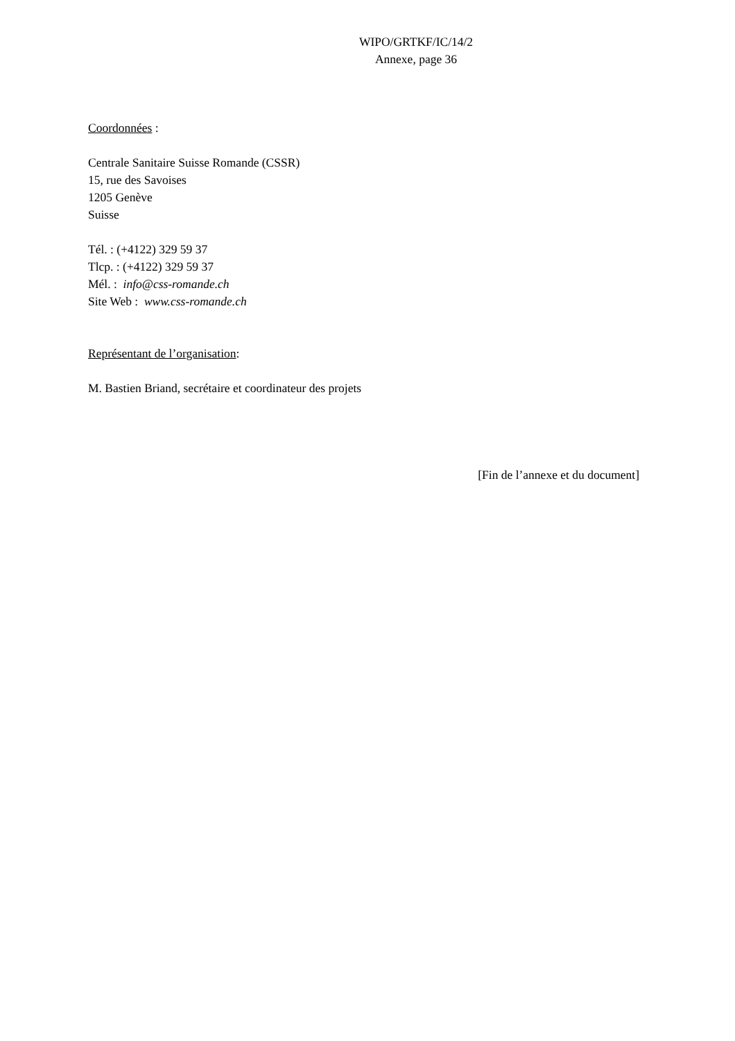WIPO/GRTKF/IC/14/2
Annexe, page 36
Coordonnées :
Centrale Sanitaire Suisse Romande (CSSR)
15, rue des Savoises
1205 Genève
Suisse
Tél. : (+4122) 329 59 37
Tlcp. : (+4122) 329 59 37
Mél. : info@css-romande.ch
Site Web : www.css-romande.ch
Représentant de l’organisation:
M. Bastien Briand, secrétaire et coordinateur des projets
[Fin de l’annexe et du document]